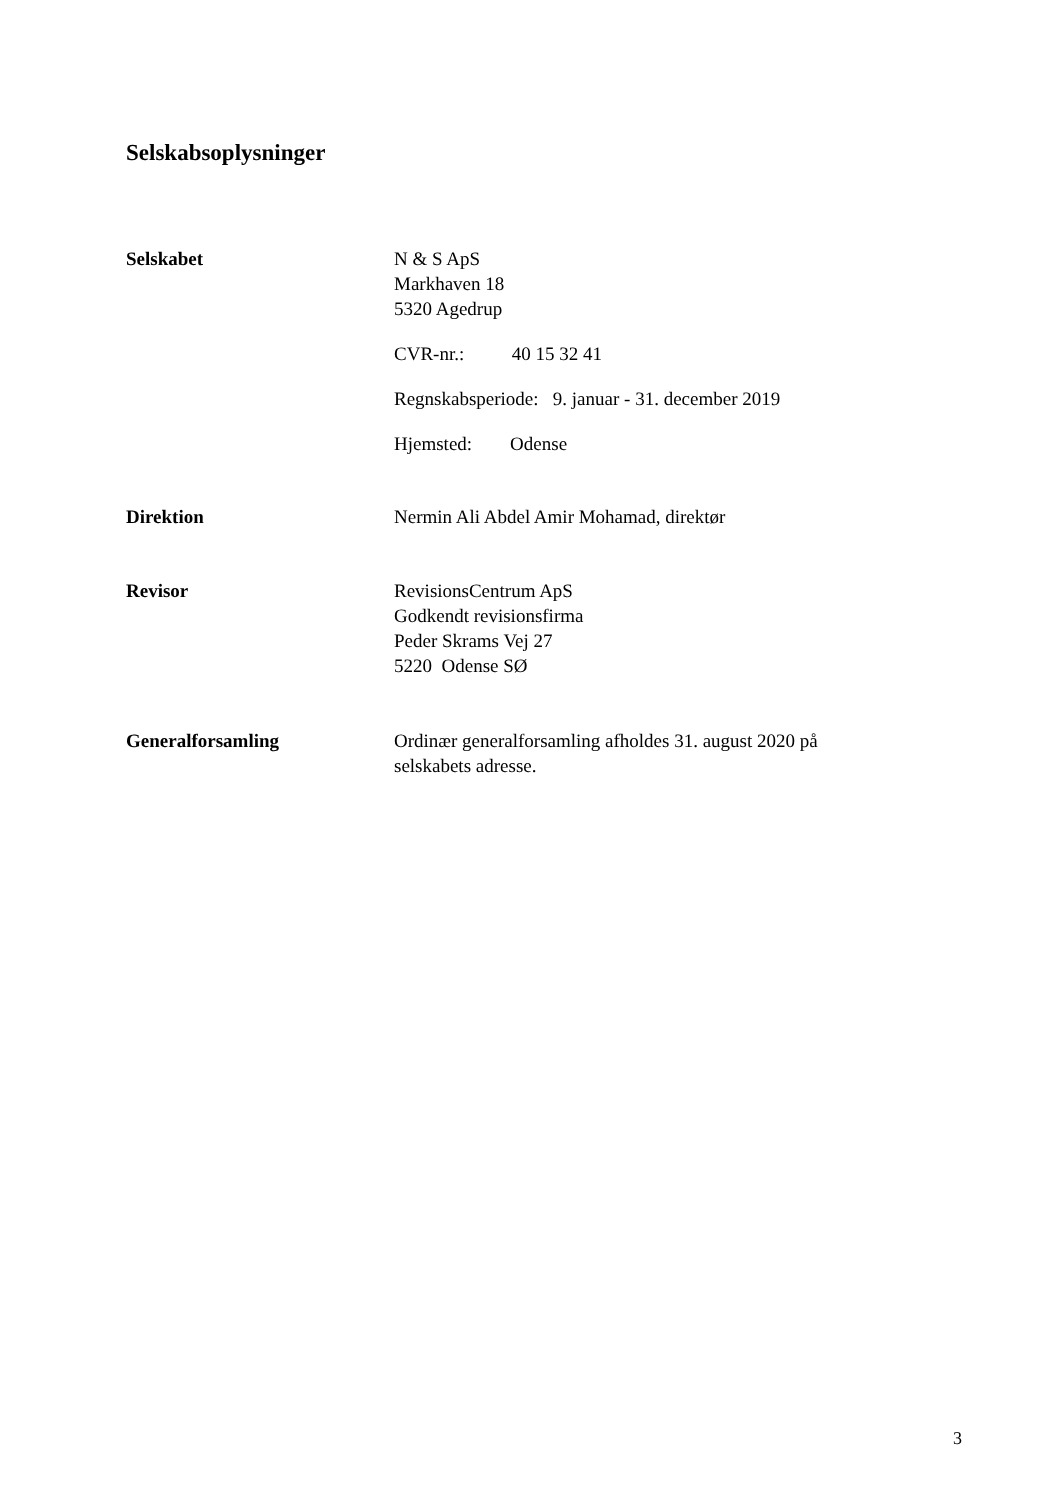Selskabsoplysninger
Selskabet N & S ApS
Markhaven 18
5320 Agedrup
CVR-nr.: 40 15 32 41
Regnskabsperiode: 9. januar - 31. december 2019
Hjemsted: Odense
Direktion Nermin Ali Abdel Amir Mohamad, direktør
Revisor RevisionsCentrum ApS
Godkendt revisionsfirma
Peder Skrams Vej 27
5220 Odense SØ
Generalforsamling Ordinær generalforsamling afholdes 31. august 2020 på
selskabets adresse.
3